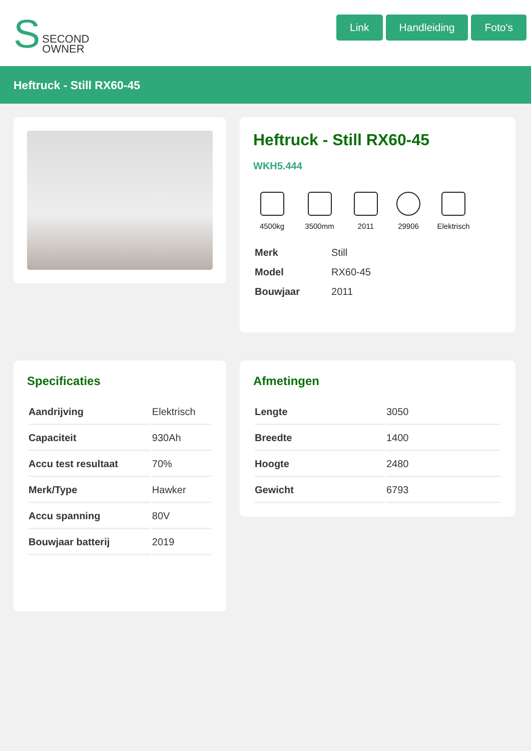S SECOND
OWNER
Link Handleiding Foto's
Heftruck - Still RX60-45
Heftruck - Still RX60-45
WKH5.444
4500kg 3500mm 2011 29906 Elektrisch
| Merk | Still |
| Model | RX60-45 |
| Bouwjaar | 2011 |
Specificaties
| Aandrijving | Elektrisch |
| Capaciteit | 930Ah |
| Accu test resultaat | 70% |
| Merk/Type | Hawker |
| Accu spanning | 80V |
| Bouwjaar batterij | 2019 |
Afmetingen
| Lengte | 3050 |
| Breedte | 1400 |
| Hoogte | 2480 |
| Gewicht | 6793 |